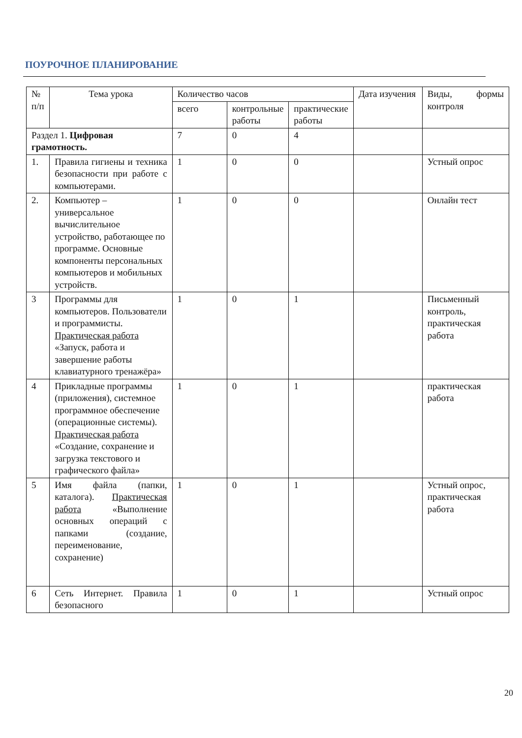ПОУРОЧНОЕ ПЛАНИРОВАНИЕ
| № п/п | Тема урока | Количество часов | | | Дата изучения | Виды, формы контроля |
| --- | --- | --- | --- | --- | --- | --- |
| | | всего | контрольные работы | практические работы | | |
| Раздел 1. Цифровая грамотность. | | 7 | 0 | 4 | | |
| 1. | Правила гигиены и техника безопасности при работе с компьютерами. | 1 | 0 | 0 | | Устный опрос |
| 2. | Компьютер – универсальное вычислительное устройство, работающее по программе. Основные компоненты персональных компьютеров и мобильных устройств. | 1 | 0 | 0 | | Онлайн тест |
| 3 | Программы для компьютеров. Пользователи и программисты. Практическая работа «Запуск, работа и завершение работы клавиатурного тренажёра» | 1 | 0 | 1 | | Письменный контроль, практическая работа |
| 4 | Прикладные программы (приложения), системное программное обеспечение (операционные системы). Практическая работа «Создание, сохранение и загрузка текстового и графического файла» | 1 | 0 | 1 | | практическая работа |
| 5 | Имя файла (папки, каталога). Практическая работа «Выполнение основных операций с папками (создание, переименование, сохранение) | 1 | 0 | 1 | | Устный опрос, практическая работа |
| 6 | Сеть Интернет. Правила безопасного | 1 | 0 | 1 | | Устный опрос |
20